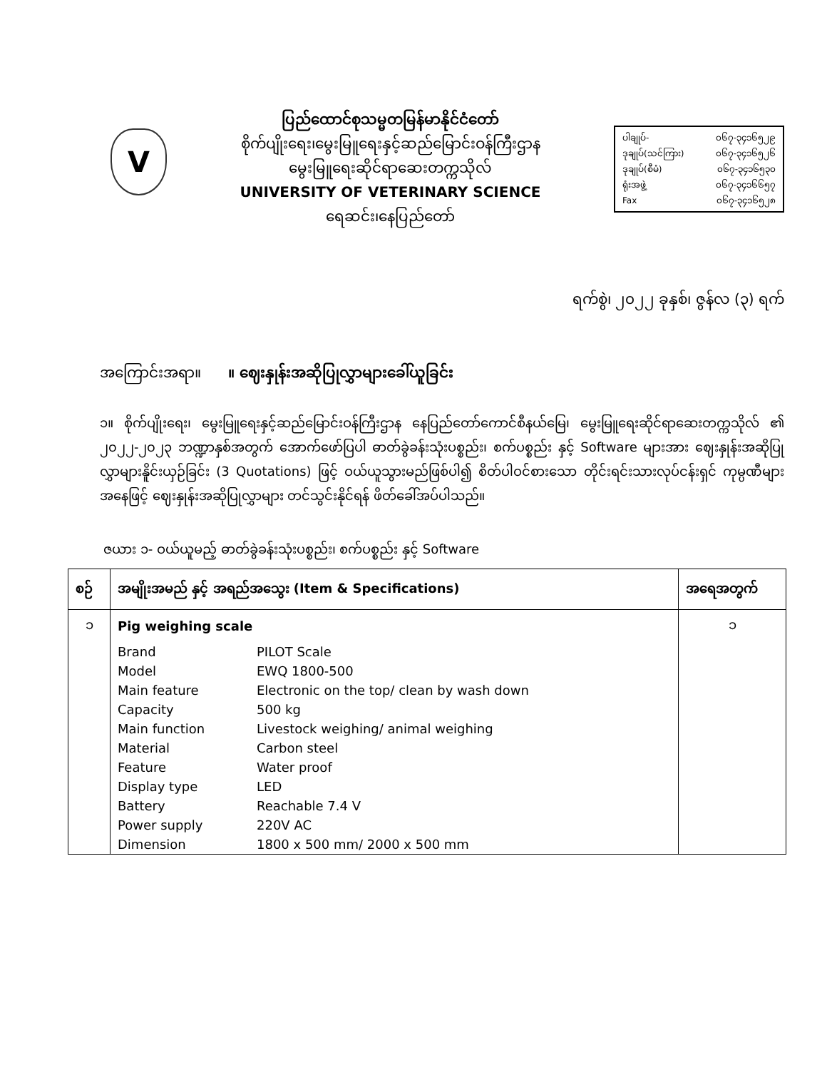V
ပြည်ထောင်စုသမ္မတမြန်မာနိုင်ငံတော်
စိုက်ပျိုးရေး၊မွေးမြူရေးနှင့်ဆည်မြောင်းဝန်ကြီးဌာန
မွေးမြူရေးဆိုင်ရာဆေးတက္ကသိုလ်
UNIVERSITY OF VETERINARY SCIENCE
ရေဆင်း၊နေပြည်တော်
ပါချုပ်- ၀၆၇-၃၄၁၆၅၂၉
ဒုချုပ်(သင်ကြား) ၀၆၇-၃၄၁၆၅၂၆
ဒုချုပ်(စီမံ) ၀၆၇-၃၄၁၆၅၃၀
ရုံးအဖွဲ့ ၀၆၇-၃၄၁၆၆၅၇
Fax ၀၆၇-၃၄၁၆၅၂၈
ရက်စွဲ၊ ၂၀၂၂ ခုနှစ်၊ ဇွန်လ (၃) ရက်
အကြောင်းအရာ။ ။ ဈေးနှုန်းအဆိုပြုလွှာများခေါ်ယူခြင်း
၁။ စိုက်ပျိုးရေး၊ မွေးမြူရေးနှင့်ဆည်မြောင်းဝန်ကြီးဌာန နေပြည်တော်ကောင်စီနယ်မြေ၊ မွေးမြူရေးဆိုင်ရာဆေးတက္ကသိုလ် ၏ ၂၀၂၂-၂၀၂၃ ဘဏ္ဍာနှစ်အတွက် အောက်ဖော်ပြပါ ဓာတ်ခွဲခန်းသုံးပစ္စည်း၊ စက်ပစ္စည်း နှင့် Software များအား ဈေးနှုန်းအဆိုပြုလွှာများနိူင်းယှဉ်ခြင်း (3 Quotations) ဖြင့် ဝယ်ယူသွားမည်ဖြစ်ပါ၍ စိတ်ပါဝင်စားသော တိုင်းရင်းသားလုပ်ငန်းရှင် ကုမ္ပဏီများအနေဖြင့် ဈေးနှုန်းအဆိုပြုလွှာများ တင်သွင်းနိုင်ရန် ဖိတ်ခေါ်အပ်ပါသည်။
ဇယား ၁- ဝယ်ယူမည့် ဓာတ်ခွဲခန်းသုံးပစ္စည်း၊ စက်ပစ္စည်း နှင့် Software
| စဉ် | အမျိုးအမည် နှင့် အရည်အသွေး (Item & Specifications) | | အရေအတွက် |
| --- | --- | --- | --- |
| ၁ | Pig weighing scale | | ၁ |
| | Brand | PILOT Scale | |
| | Model | EWQ 1800-500 | |
| | Main feature | Electronic on the top/ clean by wash down | |
| | Capacity | 500 kg | |
| | Main function | Livestock weighing/ animal weighing | |
| | Material | Carbon steel | |
| | Feature | Water proof | |
| | Display type | LED | |
| | Battery | Reachable 7.4 V | |
| | Power supply | 220V AC | |
| | Dimension | 1800 x 500 mm/ 2000 x 500 mm | |